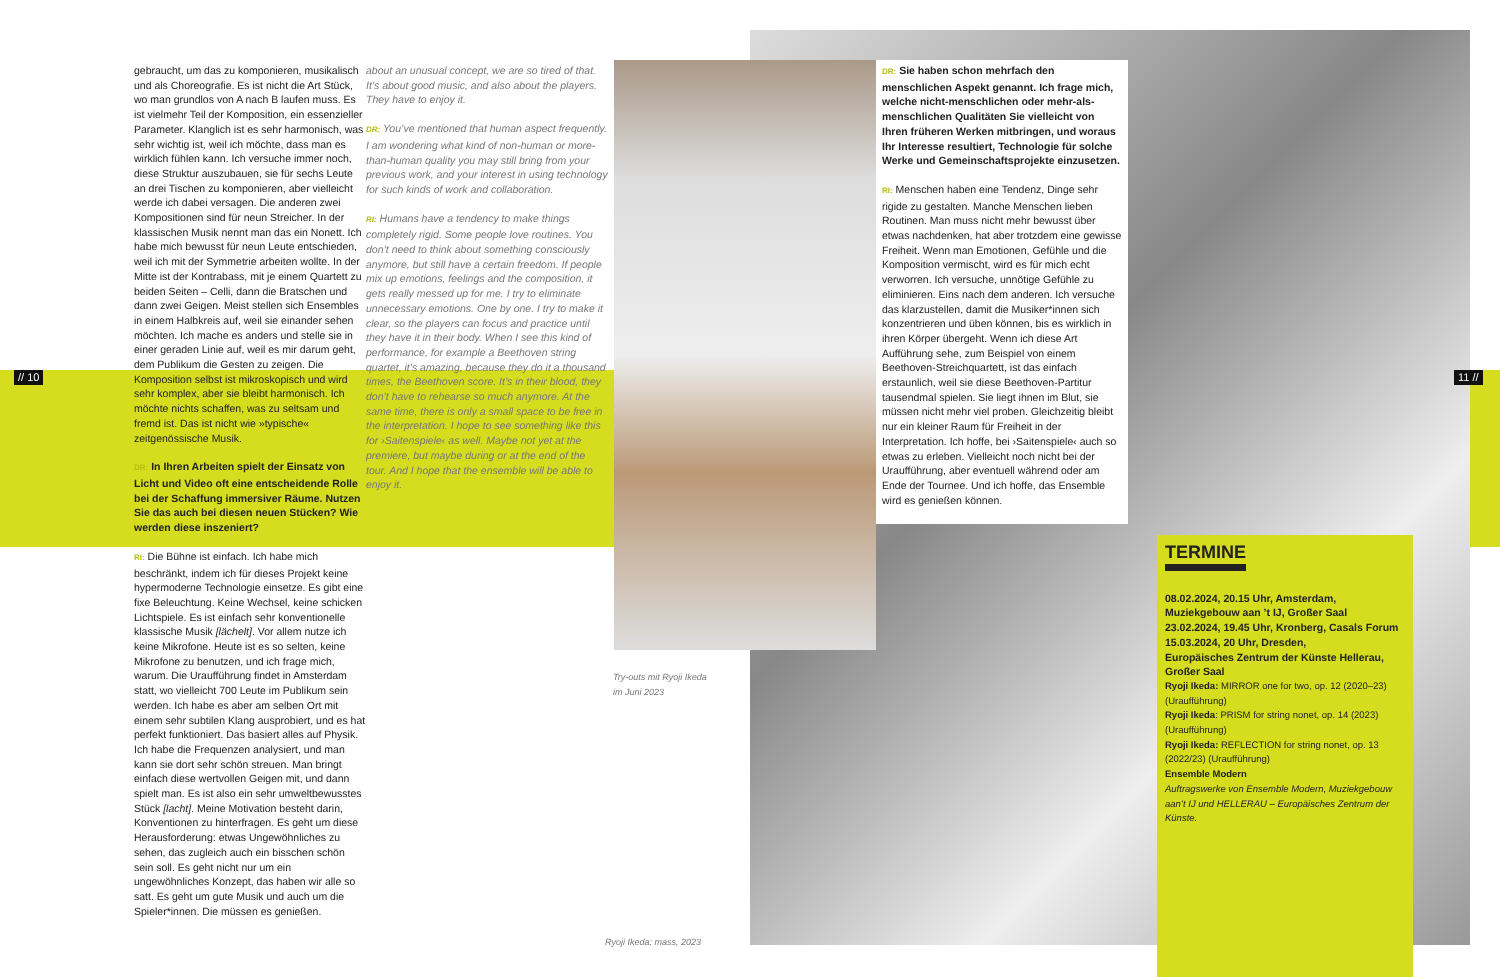// 10 11 //
gebraucht, um das zu komponieren, musikalisch und als Choreografie. Es ist nicht die Art Stück, wo man grundlos von A nach B laufen muss. Es ist vielmehr Teil der Komposition, ein essenzieller Parameter. Klanglich ist es sehr harmonisch, was sehr wichtig ist, weil ich möchte, dass man es wirklich fühlen kann. Ich versuche immer noch, diese Struktur auszubauen, sie für sechs Leute an drei Tischen zu komponieren, aber vielleicht werde ich dabei versagen. Die anderen zwei Kompositionen sind für neun Streicher. In der klassischen Musik nennt man das ein Nonett. Ich habe mich bewusst für neun Leute entschieden, weil ich mit der Symmetrie arbeiten wollte. In der Mitte ist der Kontrabass, mit je einem Quartett zu beiden Seiten – Celli, dann die Bratschen und dann zwei Geigen. Meist stellen sich Ensembles in einem Halbkreis auf, weil sie einander sehen möchten. Ich mache es anders und stelle sie in einer geraden Linie auf, weil es mir darum geht, dem Publikum die Gesten zu zeigen. Die Komposition selbst ist mikroskopisch und wird sehr komplex, aber sie bleibt harmonisch. Ich möchte nichts schaffen, was zu seltsam und fremd ist. Das ist nicht wie »typische« zeitgenössische Musik.
DR: In Ihren Arbeiten spielt der Einsatz von Licht und Video oft eine entscheidende Rolle bei der Schaffung immersiver Räume. Nutzen Sie das auch bei diesen neuen Stücken? Wie werden diese inszeniert?
RI: Die Bühne ist einfach. Ich habe mich beschränkt, indem ich für dieses Projekt keine hypermoderne Technologie einsetze. Es gibt eine fixe Beleuchtung. Keine Wechsel, keine schicken Lichtspiele. Es ist einfach sehr konventionelle klassische Musik [lächelt]. Vor allem nutze ich keine Mikrofone. Heute ist es so selten, keine Mikrofone zu benutzen, und ich frage mich, warum. Die Uraufführung findet in Amsterdam statt, wo vielleicht 700 Leute im Publikum sein werden. Ich habe es aber am selben Ort mit einem sehr subtilen Klang ausprobiert, und es hat perfekt funktioniert. Das basiert alles auf Physik. Ich habe die Frequenzen analysiert, und man kann sie dort sehr schön streuen. Man bringt einfach diese wertvollen Geigen mit, und dann spielt man. Es ist also ein sehr umweltbewusstes Stück [lacht]. Meine Motivation besteht darin, Konventionen zu hinterfragen. Es geht um diese Herausforderung: etwas Ungewöhnliches zu sehen, das zugleich auch ein bisschen schön sein soll. Es geht nicht nur um ein ungewöhnliches Konzept, das haben wir alle so satt. Es geht um gute Musik und auch um die Spieler*innen. Die müssen es genießen.
about an unusual concept, we are so tired of that. It’s about good music, and also about the players. They have to enjoy it.
DR: You’ve mentioned that human aspect frequently. I am wondering what kind of non-human or more-than-human quality you may still bring from your previous work, and your interest in using technology for such kinds of work and collaboration.
RI: Humans have a tendency to make things completely rigid. Some people love routines. You don’t need to think about something consciously anymore, but still have a certain freedom. If people mix up emotions, feelings and the composition, it gets really messed up for me. I try to eliminate unnecessary emotions. One by one. I try to make it clear, so the players can focus and practice until they have it in their body. When I see this kind of performance, for example a Beethoven string quartet, it’s amazing, because they do it a thousand times, the Beethoven score. It’s in their blood, they don’t have to rehearse so much anymore. At the same time, there is only a small space to be free in the interpretation. I hope to see something like this for ›Saitenspiele‹ as well. Maybe not yet at the premiere, but maybe during or at the end of the tour. And I hope that the ensemble will be able to enjoy it.
DR: Sie haben schon mehrfach den menschlichen Aspekt genannt. Ich frage mich, welche nicht-menschlichen oder mehr-als-menschlichen Qualitäten Sie vielleicht von Ihren früheren Werken mitbringen, und woraus Ihr Interesse resultiert, Technologie für solche Werke und Gemeinschaftsprojekte einzusetzen.
RI: Menschen haben eine Tendenz, Dinge sehr rigide zu gestalten. Manche Menschen lieben Routinen. Man muss nicht mehr bewusst über etwas nachdenken, hat aber trotzdem eine gewisse Freiheit. Wenn man Emotionen, Gefühle und die Komposition vermischt, wird es für mich echt verworren. Ich versuche, unnötige Gefühle zu eliminieren. Eins nach dem anderen. Ich versuche das klarzustellen, damit die Musiker*innen sich konzentrieren und üben können, bis es wirklich in ihren Körper übergeht. Wenn ich diese Art Aufführung sehe, zum Beispiel von einem Beethoven-Streichquartett, ist das einfach erstaunlich, weil sie diese Beethoven-Partitur tausendmal spielen. Sie liegt ihnen im Blut, sie müssen nicht mehr viel proben. Gleichzeitig bleibt nur ein kleiner Raum für Freiheit in der Interpretation. Ich hoffe, bei ›Saitenspiele‹ auch so etwas zu erleben. Vielleicht noch nicht bei der Uraufführung, aber eventuell während oder am Ende der Tournee. Und ich hoffe, das Ensemble wird es genießen können.
Try-outs mit Ryoji Ikeda
im Juni 2023
Ryoji Ikeda: mass, 2023
TERMINE
08.02.2024, 20.15 Uhr, Amsterdam,
Muziekgebouw aan ’t IJ, Großer Saal
23.02.2024, 19.45 Uhr, Kronberg, Casals Forum
15.03.2024, 20 Uhr, Dresden,
Europäisches Zentrum der Künste Hellerau,
Großer Saal
Ryoji Ikeda: MIRROR one for two, op. 12 (2020–23) (Uraufführung)
Ryoji Ikeda: PRISM for string nonet, op. 14 (2023) (Uraufführung)
Ryoji Ikeda: REFLECTION for string nonet, op. 13 (2022/23) (Uraufführung)
Ensemble Modern
Auftragswerke von Ensemble Modern, Muziekgebouw aan’t IJ und HELLERAU – Europäisches Zentrum der Künste.